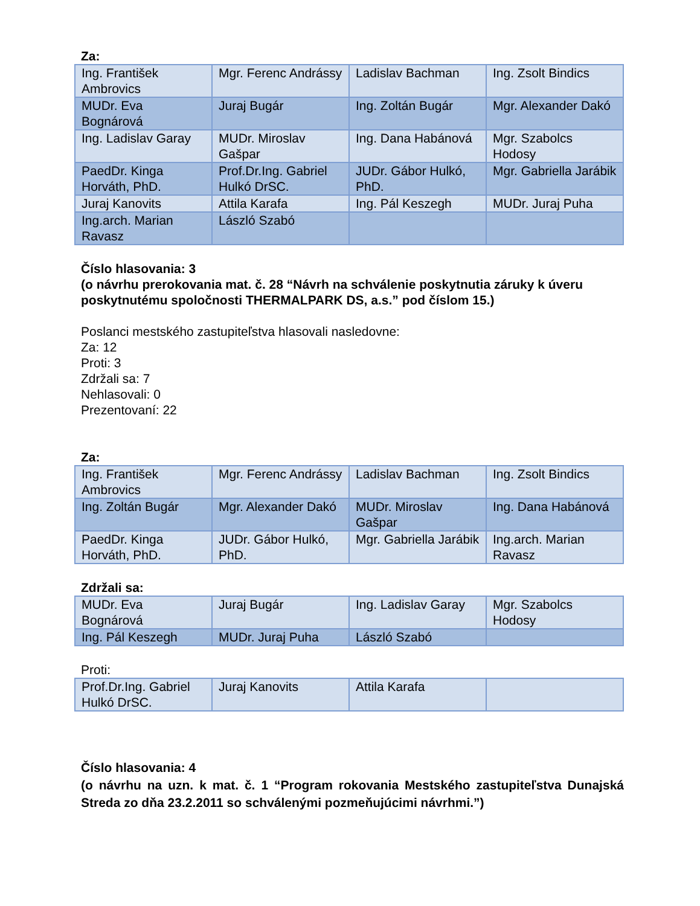Za:
| Ing. František Ambrovics | Mgr. Ferenc Andrássy | Ladislav Bachman | Ing. Zsolt Bindics |
| MUDr. Eva Bognárová | Juraj Bugár | Ing. Zoltán Bugár | Mgr. Alexander Dakó |
| Ing. Ladislav Garay | MUDr. Miroslav Gašpar | Ing. Dana Habánová | Mgr. Szabolcs Hodosy |
| PaedDr. Kinga Horváth, PhD. | Prof.Dr.Ing. Gabriel Hulkó DrSC. | JUDr. Gábor Hulkó, PhD. | Mgr. Gabriella Jarábik |
| Juraj Kanovits | Attila Karafa | Ing. Pál Keszegh | MUDr. Juraj Puha |
| Ing.arch. Marian Ravasz | László Szabó | | |
Číslo hlasovania: 3
(o návrhu prerokovania mat. č. 28 “Návrh na schválenie poskytnutia záruky k úveru poskytnutému spoločnosti THERMALPARK DS, a.s.” pod číslom 15.)
Poslanci mestského zastupiteľstva hlasovali nasledovne:
Za: 12
Proti: 3
Zdržali sa: 7
Nehlasovali: 0
Prezentovaní: 22
Za:
| Ing. František Ambrovics | Mgr. Ferenc Andrássy | Ladislav Bachman | Ing. Zsolt Bindics |
| Ing. Zoltán Bugár | Mgr. Alexander Dakó | MUDr. Miroslav Gašpar | Ing. Dana Habánová |
| PaedDr. Kinga Horváth, PhD. | JUDr. Gábor Hulkó, PhD. | Mgr. Gabriella Jarábik | Ing.arch. Marian Ravasz |
Zdržali sa:
| MUDr. Eva Bognárová | Juraj Bugár | Ing. Ladislav Garay | Mgr. Szabolcs Hodosy |
| Ing. Pál Keszegh | MUDr. Juraj Puha | László Szabó | |
Proti:
| Prof.Dr.Ing. Gabriel Hulkó DrSC. | Juraj Kanovits | Attila Karafa | |
Číslo hlasovania: 4
(o návrhu na uzn. k mat. č. 1 “Program rokovania Mestského zastupiteľstva Dunajská Streda zo dňa 23.2.2011 so schválenými pozmeňujúcimi návrhmi.”)